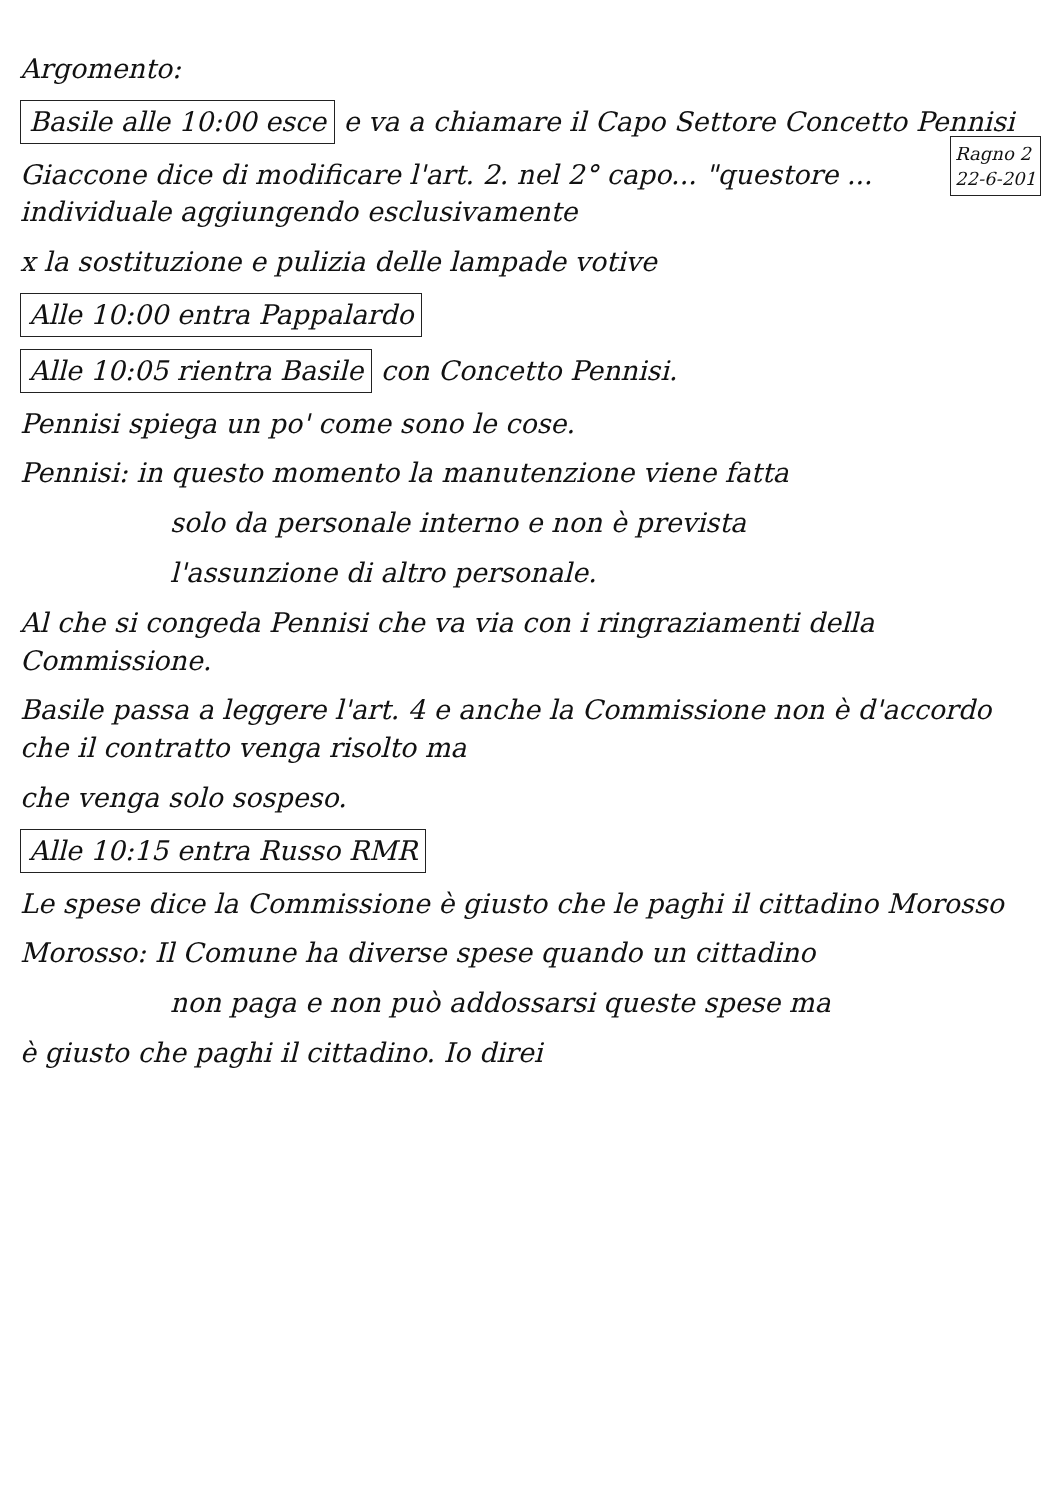Argomento:
Basile alle 10:00 esce e va a chiamare il Capo Settore Concetto Pennisi
Ragno 2
22-6-201
Giaccone dice di modificare l'art. 2. nel 2° capo... "questore ... individuale aggiungendo esclusivamente
x la sostituzione e pulizia delle lampade votive
Alle 10:00 entra Pappalardo
Alle 10:05 rientra Basile con Concetto Pennisi.
Pennisi spiega un po' come sono le cose.
Pennisi: in questo momento la manutenzione viene fatta
solo da personale interno e non è prevista
l'assunzione di altro personale.
Al che si congeda Pennisi che va via con i ringraziamenti della Commissione.
Basile passa a leggere l'art. 4 e anche la Commissione non è d'accordo che il contratto venga risolto ma
che venga solo sospeso.
Alle 10:15 entra Russo RMR
Le spese dice la Commissione è giusto che le paghi il cittadino Morosso
Morosso: Il Comune ha diverse spese quando un cittadino
non paga e non può addossarsi queste spese ma
è giusto che paghi il cittadino. Io direi